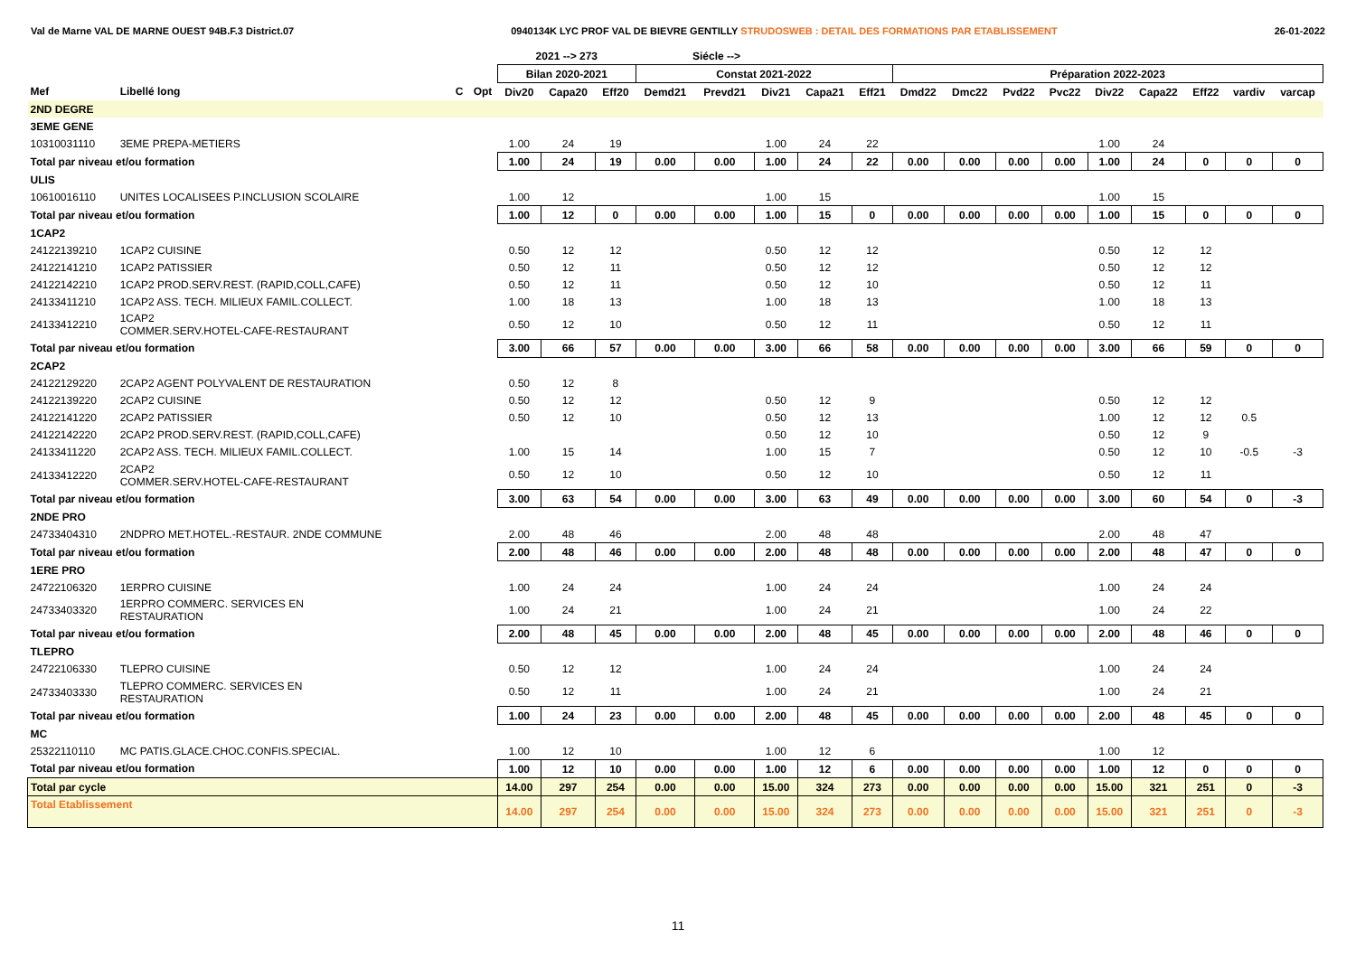Val de Marne VAL DE MARNE OUEST 94B.F.3 District.07 0940134K LYC PROF VAL DE BIEVRE GENTILLY STRUDOSWEB : DETAIL DES FORMATIONS PAR ETABLISSEMENT 26-01-2022
| | | | | 2021 --> 273 | | | Siécle --> | | | | | | | | | | | | | |
| --- | --- | --- | --- | --- | --- | --- | --- | --- | --- | --- | --- | --- | --- | --- | --- | --- | --- | --- | --- | --- |
| | | | | Bilan 2020-2021 | | | Constat 2021-2022 | | | | | Préparation 2022-2023 | | | | | | | | |
| Mef | Libellé long | C | Opt | Div20 | Capa20 | Eff20 | Demd21 | Prevd21 | Div21 | Capa21 | Eff21 | Dmd22 | Dmc22 | Pvd22 | Pvc22 | Div22 | Capa22 | Eff22 | vardiv | varcap |
| 2ND DEGRE | | | | | | | | | | | | | | | | | | | | |
| 3EME GENE | | | | | | | | | | | | | | | | | | | | |
| 10310031110 | 3EME PREPA-METIERS | | | 1.00 | 24 | 19 | | | 1.00 | 24 | 22 | | | | | 1.00 | 24 | | | |
| Total par niveau et/ou formation | | | | 1.00 | 24 | 19 | 0.00 | 0.00 | 1.00 | 24 | 22 | 0.00 | 0.00 | 0.00 | 0.00 | 1.00 | 24 | 0 | 0 | 0 |
| ULIS | | | | | | | | | | | | | | | | | | | | |
| 10610016110 | UNITES LOCALISEES P.INCLUSION SCOLAIRE | | | 1.00 | 12 | | | | 1.00 | 15 | | | | | | 1.00 | 15 | | | |
| Total par niveau et/ou formation | | | | 1.00 | 12 | 0 | 0.00 | 0.00 | 1.00 | 15 | 0 | 0.00 | 0.00 | 0.00 | 0.00 | 1.00 | 15 | 0 | 0 | 0 |
| 1CAP2 | | | | | | | | | | | | | | | | | | | | |
| 24122139210 | 1CAP2 CUISINE | | | 0.50 | 12 | 12 | | | 0.50 | 12 | 12 | | | | | 0.50 | 12 | 12 | | |
| 24122141210 | 1CAP2 PATISSIER | | | 0.50 | 12 | 11 | | | 0.50 | 12 | 12 | | | | | 0.50 | 12 | 12 | | |
| 24122142210 | 1CAP2 PROD.SERV.REST. (RAPID,COLL,CAFE) | | | 0.50 | 12 | 11 | | | 0.50 | 12 | 10 | | | | | 0.50 | 12 | 11 | | |
| 24133411210 | 1CAP2 ASS. TECH. MILIEUX FAMIL.COLLECT. | | | 1.00 | 18 | 13 | | | 1.00 | 18 | 13 | | | | | 1.00 | 18 | 13 | | |
| 24133412210 | 1CAP2 COMMER.SERV.HOTEL-CAFE-RESTAURANT | | | 0.50 | 12 | 10 | | | 0.50 | 12 | 11 | | | | | 0.50 | 12 | 11 | | |
| Total par niveau et/ou formation | | | | 3.00 | 66 | 57 | 0.00 | 0.00 | 3.00 | 66 | 58 | 0.00 | 0.00 | 0.00 | 0.00 | 3.00 | 66 | 59 | 0 | 0 |
| 2CAP2 | | | | | | | | | | | | | | | | | | | | |
| 24122129220 | 2CAP2 AGENT POLYVALENT DE RESTAURATION | | | 0.50 | 12 | 8 | | | | | | | | | | | | | | |
| 24122139220 | 2CAP2 CUISINE | | | 0.50 | 12 | 12 | | | 0.50 | 12 | 9 | | | | | 0.50 | 12 | 12 | | |
| 24122141220 | 2CAP2 PATISSIER | | | 0.50 | 12 | 10 | | | 0.50 | 12 | 13 | | | | | 1.00 | 12 | 12 | 0.5 | |
| 24122142220 | 2CAP2 PROD.SERV.REST. (RAPID,COLL,CAFE) | | | | | | | | 0.50 | 12 | 10 | | | | | 0.50 | 12 | 9 | | |
| 24133411220 | 2CAP2 ASS. TECH. MILIEUX FAMIL.COLLECT. | | | 1.00 | 15 | 14 | | | 1.00 | 15 | 7 | | | | | 0.50 | 12 | 10 | -0.5 | -3 |
| 24133412220 | 2CAP2 COMMER.SERV.HOTEL-CAFE-RESTAURANT | | | 0.50 | 12 | 10 | | | 0.50 | 12 | 10 | | | | | 0.50 | 12 | 11 | | |
| Total par niveau et/ou formation | | | | 3.00 | 63 | 54 | 0.00 | 0.00 | 3.00 | 63 | 49 | 0.00 | 0.00 | 0.00 | 0.00 | 3.00 | 60 | 54 | 0 | -3 |
| 2NDE PRO | | | | | | | | | | | | | | | | | | | | |
| 24733404310 | 2NDPRO MET.HOTEL.-RESTAUR. 2NDE COMMUNE | | | 2.00 | 48 | 46 | | | 2.00 | 48 | 48 | | | | | 2.00 | 48 | 47 | | |
| Total par niveau et/ou formation | | | | 2.00 | 48 | 46 | 0.00 | 0.00 | 2.00 | 48 | 48 | 0.00 | 0.00 | 0.00 | 0.00 | 2.00 | 48 | 47 | 0 | 0 |
| 1ERE PRO | | | | | | | | | | | | | | | | | | | | |
| 24722106320 | 1ERPRO CUISINE | | | 1.00 | 24 | 24 | | | 1.00 | 24 | 24 | | | | | 1.00 | 24 | 24 | | |
| 24733403320 | 1ERPRO COMMERC. SERVICES EN RESTAURATION | | | 1.00 | 24 | 21 | | | 1.00 | 24 | 21 | | | | | 1.00 | 24 | 22 | | |
| Total par niveau et/ou formation | | | | 2.00 | 48 | 45 | 0.00 | 0.00 | 2.00 | 48 | 45 | 0.00 | 0.00 | 0.00 | 0.00 | 2.00 | 48 | 46 | 0 | 0 |
| TLEPRO | | | | | | | | | | | | | | | | | | | | |
| 24722106330 | TLEPRO CUISINE | | | 0.50 | 12 | 12 | | | 1.00 | 24 | 24 | | | | | 1.00 | 24 | 24 | | |
| 24733403330 | TLEPRO COMMERC. SERVICES EN RESTAURATION | | | 0.50 | 12 | 11 | | | 1.00 | 24 | 21 | | | | | 1.00 | 24 | 21 | | |
| Total par niveau et/ou formation | | | | 1.00 | 24 | 23 | 0.00 | 0.00 | 2.00 | 48 | 45 | 0.00 | 0.00 | 0.00 | 0.00 | 2.00 | 48 | 45 | 0 | 0 |
| MC | | | | | | | | | | | | | | | | | | | | |
| 25322110110 | MC PATIS.GLACE.CHOC.CONFIS.SPECIAL. | | | 1.00 | 12 | 10 | | | 1.00 | 12 | 6 | | | | | 1.00 | 12 | | | |
| Total par niveau et/ou formation | | | | 1.00 | 12 | 10 | 0.00 | 0.00 | 1.00 | 12 | 6 | 0.00 | 0.00 | 0.00 | 0.00 | 1.00 | 12 | 0 | 0 | 0 |
| Total par cycle | | | | 14.00 | 297 | 254 | 0.00 | 0.00 | 15.00 | 324 | 273 | 0.00 | 0.00 | 0.00 | 0.00 | 15.00 | 321 | 251 | 0 | -3 |
| Total Etablissement | | | | 14.00 | 297 | 254 | 0.00 | 0.00 | 15.00 | 324 | 273 | 0.00 | 0.00 | 0.00 | 0.00 | 15.00 | 321 | 251 | 0 | -3 |
11